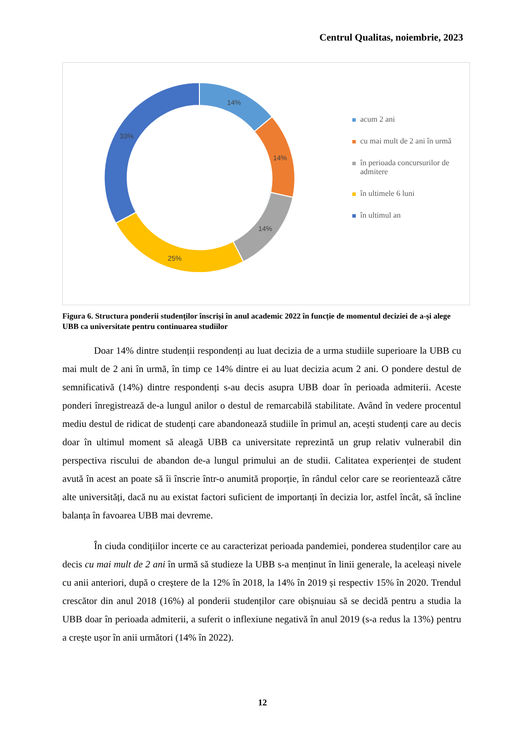Centrul Qualitas, noiembrie, 2023
14%
14%
14%
25%
33%
acum 2 ani
cu mai mult de 2 ani în urmă
în perioada concursurilor de admitere
în ultimele 6 luni
în ultimul an
Figura 6. Structura ponderii studenților înscriși în anul academic 2022 în funcție de momentul deciziei de a-și alege UBB ca universitate pentru continuarea studiilor
Doar 14% dintre studenții respondenți au luat decizia de a urma studiile superioare la UBB cu mai mult de 2 ani în urmă, în timp ce 14% dintre ei au luat decizia acum 2 ani. O pondere destul de semnificativă (14%) dintre respondenți s-au decis asupra UBB doar în perioada admiterii. Aceste ponderi înregistrează de-a lungul anilor o destul de remarcabilă stabilitate. Având în vedere procentul mediu destul de ridicat de studenți care abandonează studiile în primul an, acești studenți care au decis doar în ultimul moment să aleagă UBB ca universitate reprezintă un grup relativ vulnerabil din perspectiva riscului de abandon de-a lungul primului an de studii. Calitatea experienței de student avută în acest an poate să îi înscrie într-o anumită proporție, în rândul celor care se reorientează către alte universități, dacă nu au existat factori suficient de importanți în decizia lor, astfel încât, să încline balanța în favoarea UBB mai devreme.
În ciuda condițiilor incerte ce au caracterizat perioada pandemiei, ponderea studenților care au decis cu mai mult de 2 ani în urmă să studieze la UBB s-a menținut în linii generale, la aceleași nivele cu anii anteriori, după o creștere de la 12% în 2018, la 14% în 2019 și respectiv 15% în 2020. Trendul crescător din anul 2018 (16%) al ponderii studenților care obișnuiau să se decidă pentru a studia la UBB doar în perioada admiterii, a suferit o inflexiune negativă în anul 2019 (s-a redus la 13%) pentru a crește ușor în anii următori (14% în 2022).
12